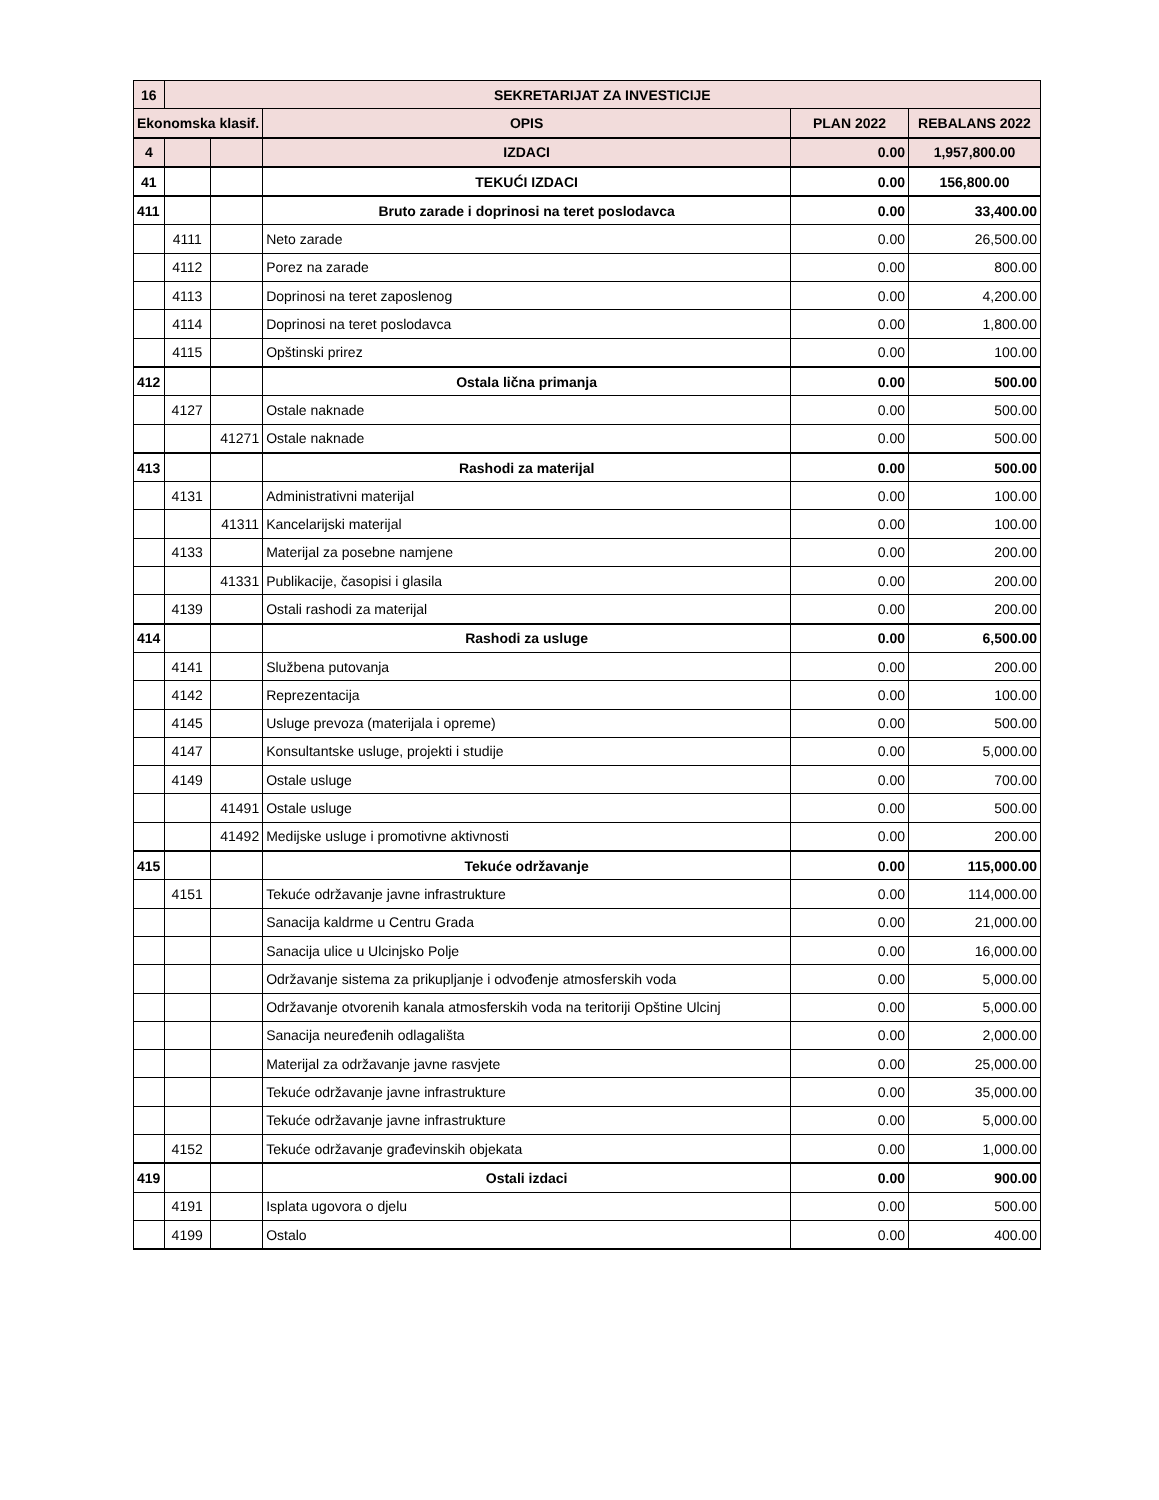| 16 | SEKRETARIJAT ZA INVESTICIJE | | | | |
| --- | --- | --- | --- | --- | --- |
| Ekonomska klasif. | | | OPIS | PLAN 2022 | REBALANS 2022 |
| 4 | | | IZDACI | 0.00 | 1,957,800.00 |
| 41 | | | TEKUĆI IZDACI | 0.00 | 156,800.00 |
| 411 | | | Bruto zarade i doprinosi na teret poslodavca | 0.00 | 33,400.00 |
| | 4111 | | Neto zarade | 0.00 | 26,500.00 |
| | 4112 | | Porez na zarade | 0.00 | 800.00 |
| | 4113 | | Doprinosi na teret zaposlenog | 0.00 | 4,200.00 |
| | 4114 | | Doprinosi na teret poslodavca | 0.00 | 1,800.00 |
| | 4115 | | Opštinski prirez | 0.00 | 100.00 |
| 412 | | | Ostala lična primanja | 0.00 | 500.00 |
| | 4127 | | Ostale naknade | 0.00 | 500.00 |
| | | 41271 | Ostale naknade | 0.00 | 500.00 |
| 413 | | | Rashodi za materijal | 0.00 | 500.00 |
| | 4131 | | Administrativni materijal | 0.00 | 100.00 |
| | | 41311 | Kancelarijski materijal | 0.00 | 100.00 |
| | 4133 | | Materijal za posebne namjene | 0.00 | 200.00 |
| | | 41331 | Publikacije, časopisi i glasila | 0.00 | 200.00 |
| | 4139 | | Ostali rashodi za materijal | 0.00 | 200.00 |
| 414 | | | Rashodi za usluge | 0.00 | 6,500.00 |
| | 4141 | | Službena putovanja | 0.00 | 200.00 |
| | 4142 | | Reprezentacija | 0.00 | 100.00 |
| | 4145 | | Usluge prevoza (materijala i opreme) | 0.00 | 500.00 |
| | 4147 | | Konsultantske usluge, projekti i studije | 0.00 | 5,000.00 |
| | 4149 | | Ostale usluge | 0.00 | 700.00 |
| | | 41491 | Ostale usluge | 0.00 | 500.00 |
| | | 41492 | Medijske usluge i promotivne aktivnosti | 0.00 | 200.00 |
| 415 | | | Tekuće održavanje | 0.00 | 115,000.00 |
| | 4151 | | Tekuće održavanje javne infrastrukture | 0.00 | 114,000.00 |
| | | | Sanacija kaldrme u Centru Grada | 0.00 | 21,000.00 |
| | | | Sanacija ulice u Ulcinjsko Polje | 0.00 | 16,000.00 |
| | | | Održavanje sistema za prikupljanje i odvođenje atmosferskih voda | 0.00 | 5,000.00 |
| | | | Održavanje otvorenih kanala atmosferskih voda na teritoriji Opštine Ulcinj | 0.00 | 5,000.00 |
| | | | Sanacija neuređenih odlagališta | 0.00 | 2,000.00 |
| | | | Materijal za održavanje javne rasvjete | 0.00 | 25,000.00 |
| | | | Tekuće održavanje javne infrastrukture | 0.00 | 35,000.00 |
| | | | Tekuće održavanje javne infrastrukture | 0.00 | 5,000.00 |
| | 4152 | | Tekuće održavanje građevinskih objekata | 0.00 | 1,000.00 |
| 419 | | | Ostali izdaci | 0.00 | 900.00 |
| | 4191 | | Isplata ugovora o djelu | 0.00 | 500.00 |
| | 4199 | | Ostalo | 0.00 | 400.00 |